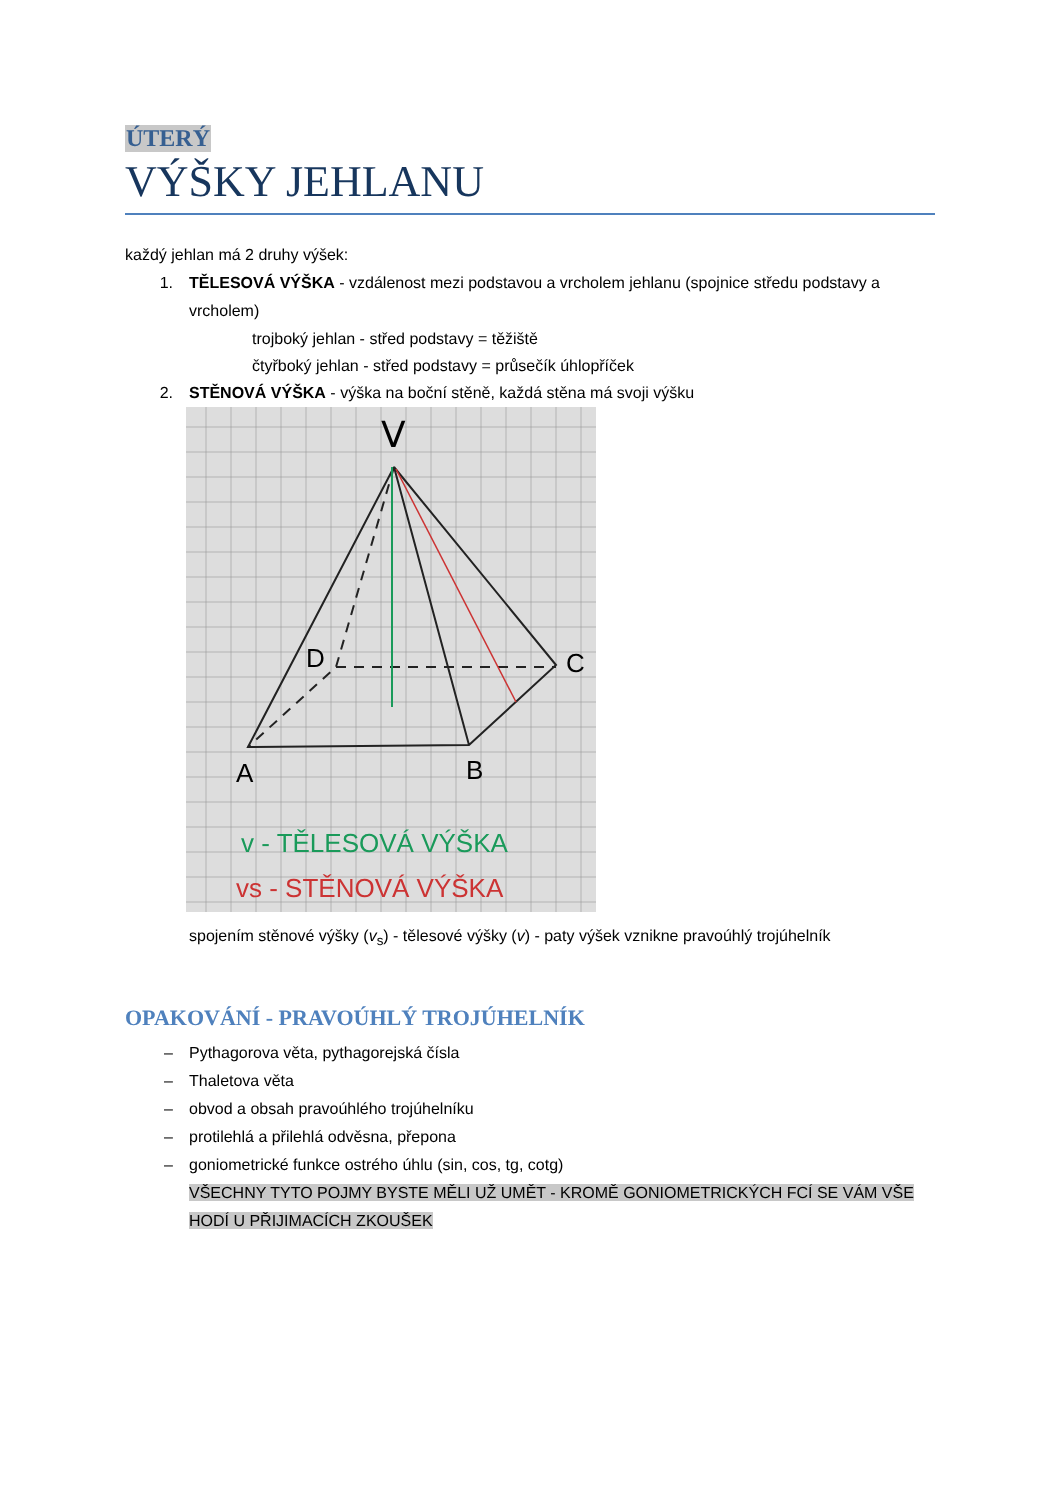ÚTERÝ
VÝŠKY JEHLANU
každý jehlan má 2 druhy výšek:
1. TĚLESOVÁ VÝŠKA - vzdálenost mezi podstavou a vrcholem jehlanu (spojnice středu podstavy a vrcholem)
trojboký jehlan - střed podstavy = těžiště
čtyřboký jehlan - střed podstavy = průsečík úhlopříček
2. STĚNOVÁ VÝŠKA - výška na boční stěně, každá stěna má svoji výšku
V
D
C
A
B
v - TĚLESOVÁ VÝŠKA
vs - STĚNOVÁ VÝŠKA
spojením stěnové výšky (v<sub>s</sub>) - tělesové výšky (v) - paty výšek vznikne pravoúhlý trojúhelník
OPAKOVÁNÍ - PRAVOÚHLÝ TROJÚHELNÍK
– Pythagorova věta, pythagorejská čísla
– Thaletova věta
– obvod a obsah pravoúhlého trojúhelníku
– protilehlá a přilehlá odvěsna, přepona
– goniometrické funkce ostrého úhlu (sin, cos, tg, cotg)
VŠECHNY TYTO POJMY BYSTE MĚLI UŽ UMĚT - KROMĚ GONIOMETRICKÝCH FCÍ SE VÁM VŠE HODÍ U PŘIJIMACÍCH ZKOUŠEK